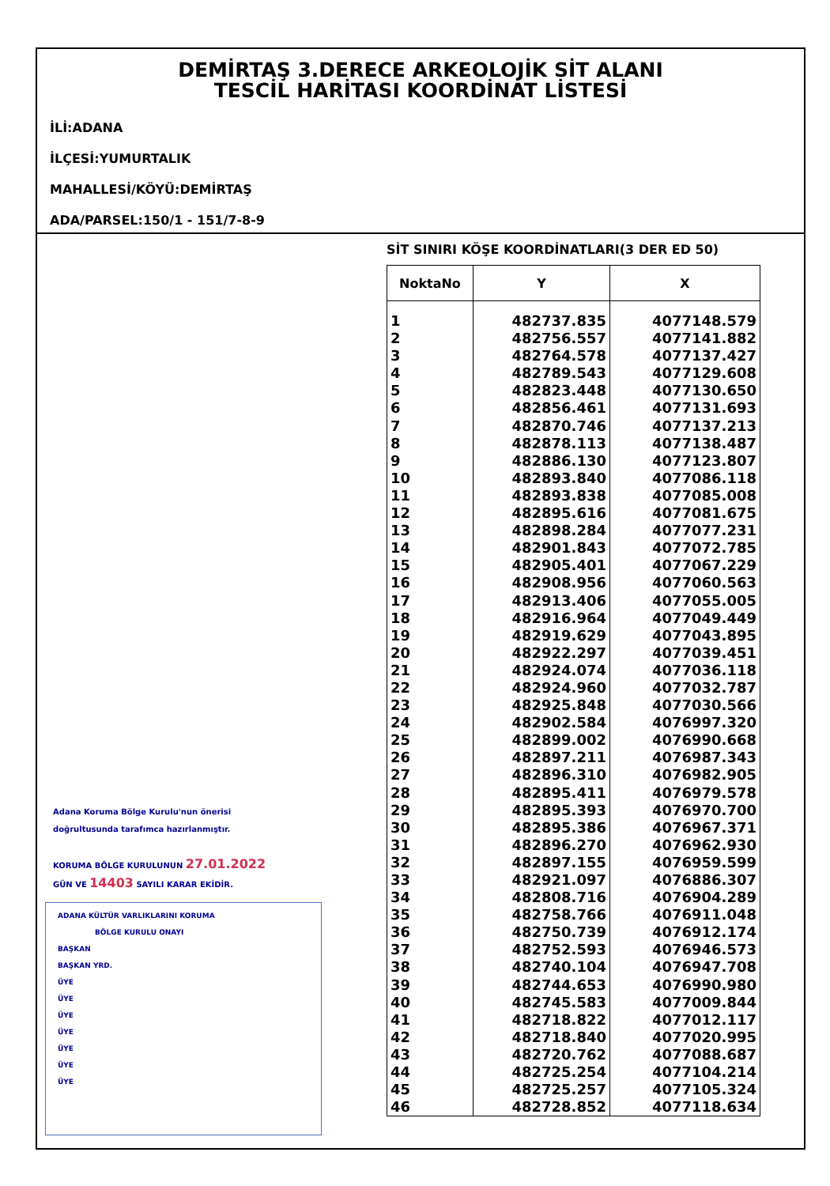DEMİRTAŞ 3.DERECE ARKEOLOJİK SİT ALANI
TESCİL HARİTASI KOORDİNAT LİSTESİ
İLİ:ADANA
İLÇESİ:YUMURTALIK
MAHALLESİ/KÖYÜ:DEMİRTAŞ
ADA/PARSEL:150/1 - 151/7-8-9
Adana Koruma Bölge Kurulu'nun önerisi
doğrultusunda tarafımca hazırlanmıştır.
KORUMA BÖLGE KURULUNUN 27.01.2022
GÜN VE 14403 SAYILI KARAR EKİDİR.
ADANA KÜLTÜR VARLIKLARINI KORUMA
BÖLGE KURULU ONAYI
BAŞKAN
BAŞKAN YRD.
ÜYE
ÜYE
ÜYE
ÜYE
ÜYE
ÜYE
ÜYE
SİT SINIRI KÖŞE KOORDİNATLARI(3 DER ED 50)
| NoktaNo | Y | X |
| --- | --- | --- |
| 1 | 482737.835 | 4077148.579 |
| 2 | 482756.557 | 4077141.882 |
| 3 | 482764.578 | 4077137.427 |
| 4 | 482789.543 | 4077129.608 |
| 5 | 482823.448 | 4077130.650 |
| 6 | 482856.461 | 4077131.693 |
| 7 | 482870.746 | 4077137.213 |
| 8 | 482878.113 | 4077138.487 |
| 9 | 482886.130 | 4077123.807 |
| 10 | 482893.840 | 4077086.118 |
| 11 | 482893.838 | 4077085.008 |
| 12 | 482895.616 | 4077081.675 |
| 13 | 482898.284 | 4077077.231 |
| 14 | 482901.843 | 4077072.785 |
| 15 | 482905.401 | 4077067.229 |
| 16 | 482908.956 | 4077060.563 |
| 17 | 482913.406 | 4077055.005 |
| 18 | 482916.964 | 4077049.449 |
| 19 | 482919.629 | 4077043.895 |
| 20 | 482922.297 | 4077039.451 |
| 21 | 482924.074 | 4077036.118 |
| 22 | 482924.960 | 4077032.787 |
| 23 | 482925.848 | 4077030.566 |
| 24 | 482902.584 | 4076997.320 |
| 25 | 482899.002 | 4076990.668 |
| 26 | 482897.211 | 4076987.343 |
| 27 | 482896.310 | 4076982.905 |
| 28 | 482895.411 | 4076979.578 |
| 29 | 482895.393 | 4076970.700 |
| 30 | 482895.386 | 4076967.371 |
| 31 | 482896.270 | 4076962.930 |
| 32 | 482897.155 | 4076959.599 |
| 33 | 482921.097 | 4076886.307 |
| 34 | 482808.716 | 4076904.289 |
| 35 | 482758.766 | 4076911.048 |
| 36 | 482750.739 | 4076912.174 |
| 37 | 482752.593 | 4076946.573 |
| 38 | 482740.104 | 4076947.708 |
| 39 | 482744.653 | 4076990.980 |
| 40 | 482745.583 | 4077009.844 |
| 41 | 482718.822 | 4077012.117 |
| 42 | 482718.840 | 4077020.995 |
| 43 | 482720.762 | 4077088.687 |
| 44 | 482725.254 | 4077104.214 |
| 45 | 482725.257 | 4077105.324 |
| 46 | 482728.852 | 4077118.634 |